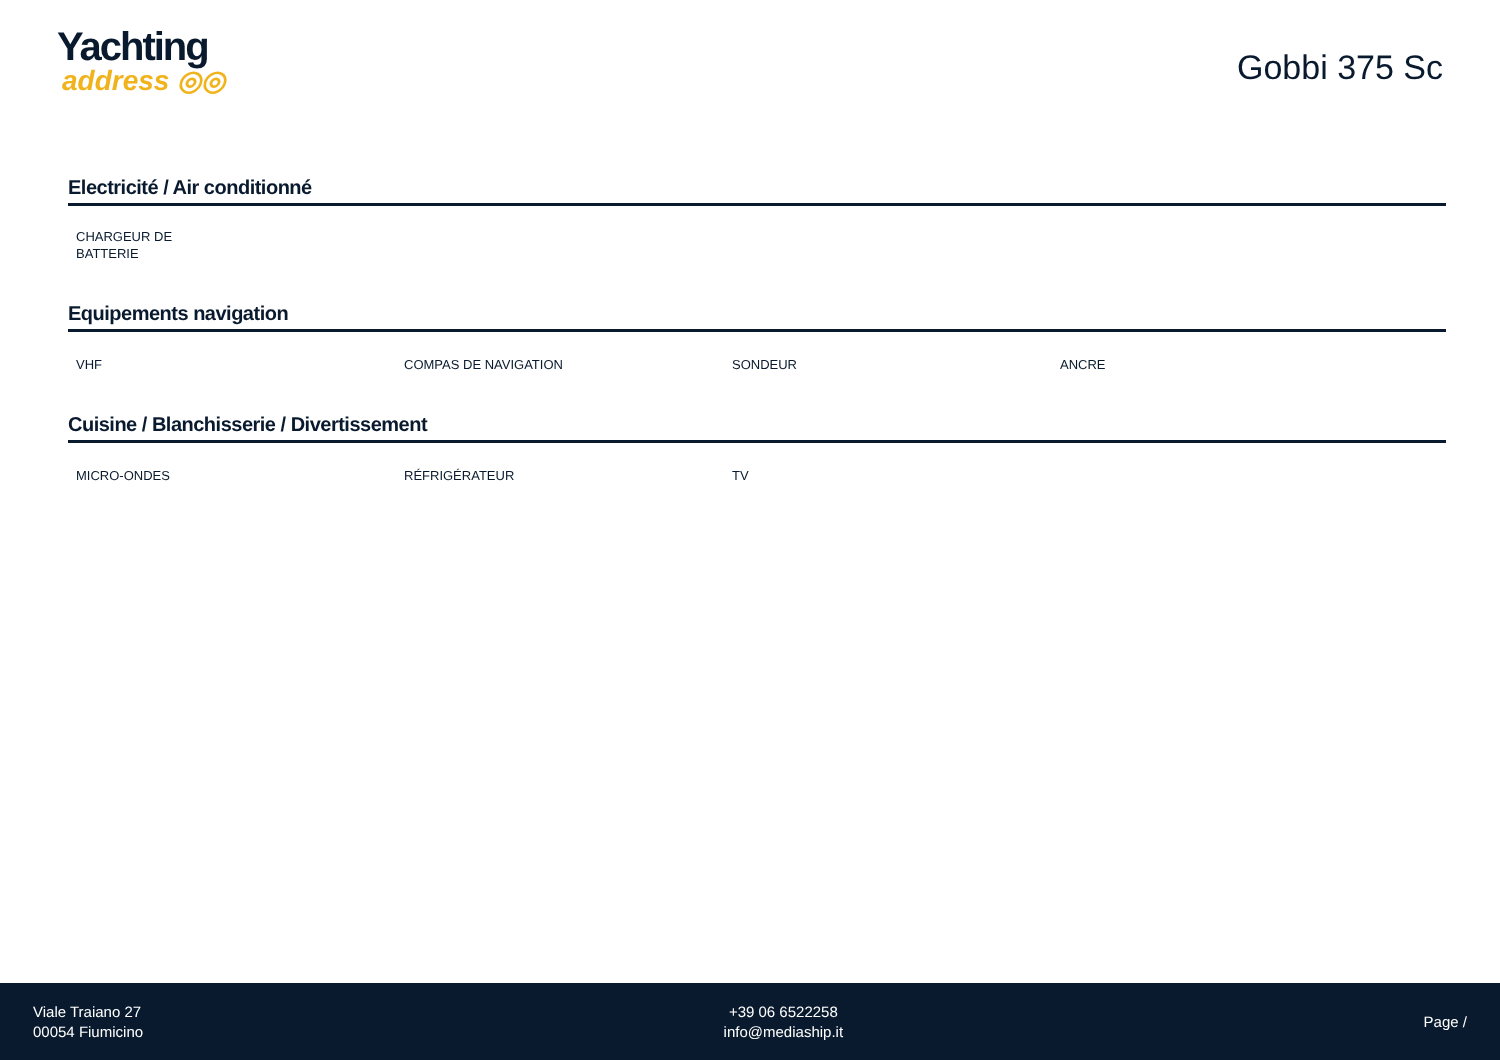Yachting
address ◎◎
Gobbi 375 Sc
Electricité / Air conditionné
CHARGEUR DE BATTERIE
Equipements navigation
VHF COMPAS DE NAVIGATION SONDEUR ANCRE
Cuisine / Blanchisserie / Divertissement
MICRO-ONDES RÉFRIGÉRATEUR TV
Viale Traiano 27
00054 Fiumicino
+39 06 6522258
info@mediaship.it
Page /